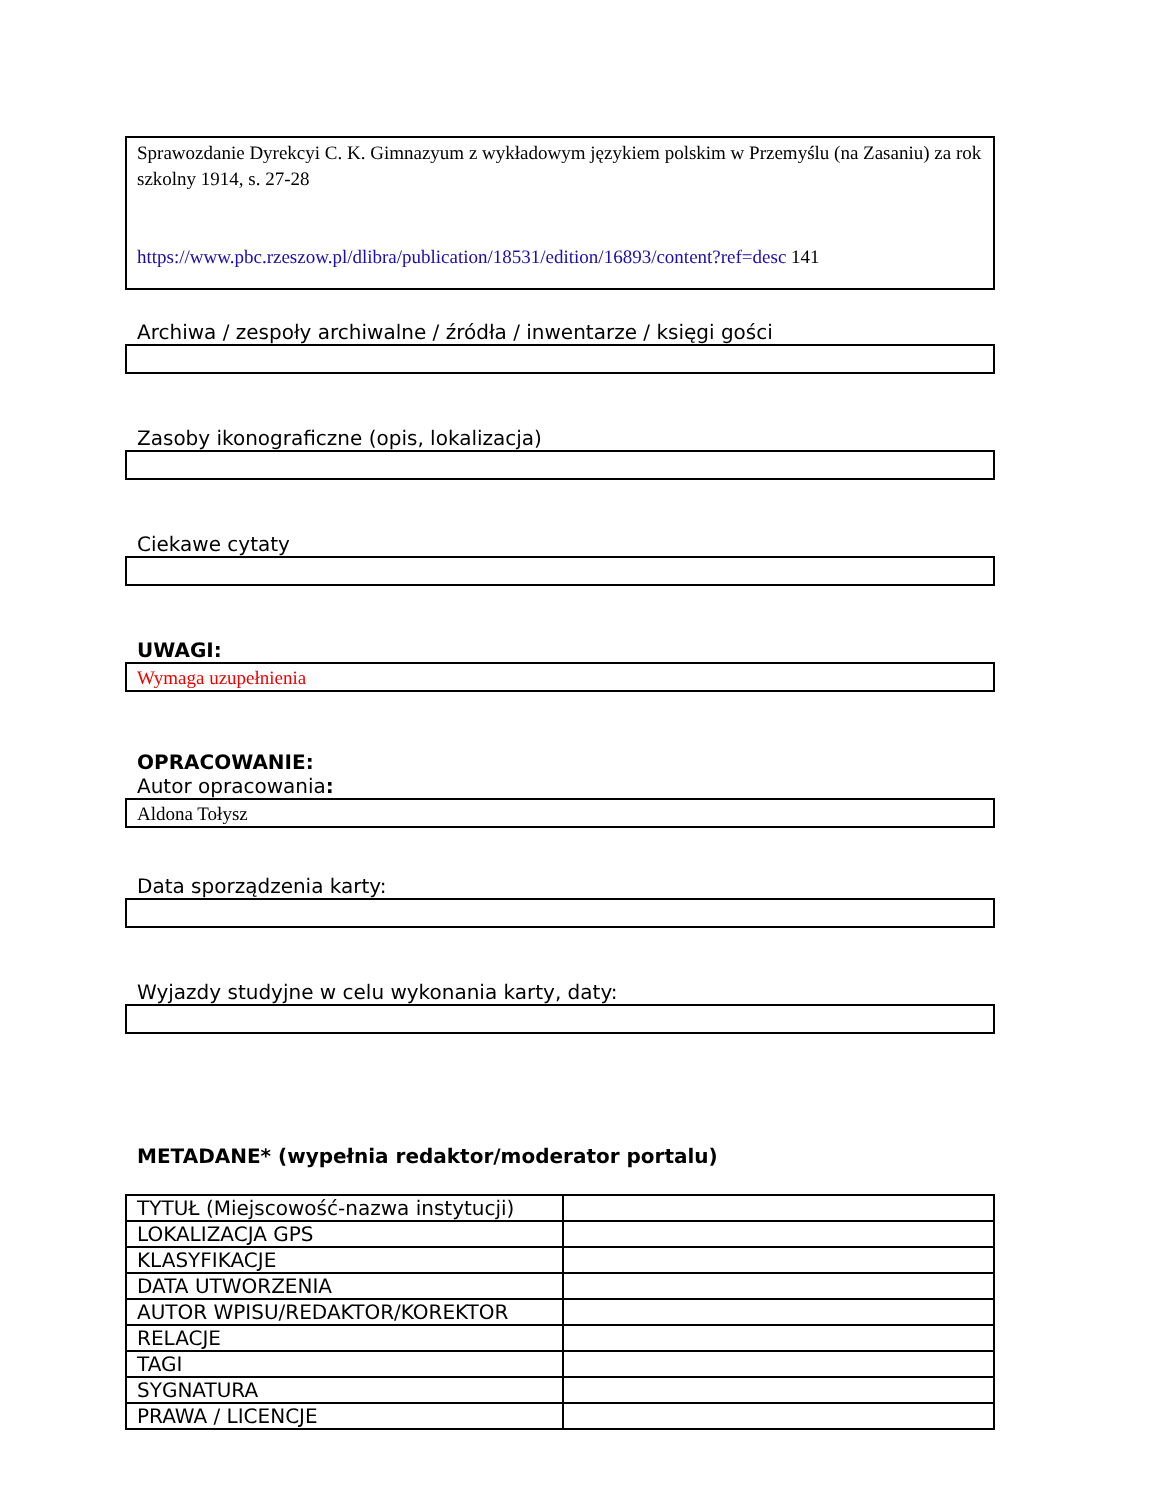Sprawozdanie Dyrekcyi C. K. Gimnazyum z wykładowym językiem polskim w Przemyślu (na Zasaniu) za rok szkolny 1914, s. 27-28
https://www.pbc.rzeszow.pl/dlibra/publication/18531/edition/16893/content?ref=desc 141
Archiwa / zespoły archiwalne / źródła / inwentarze / księgi gości
Zasoby ikonograficzne (opis, lokalizacja)
Ciekawe cytaty
UWAGI:
Wymaga uzupełnienia
OPRACOWANIE:
Autor opracowania:
Aldona Tołysz
Data sporządzenia karty:
Wyjazdy studyjne w celu wykonania karty, daty:
METADANE* (wypełnia redaktor/moderator portalu)
| TYTUŁ (Miejscowość-nazwa instytucji) | |
| LOKALIZACJA GPS | |
| KLASYFIKACJE | |
| DATA UTWORZENIA | |
| AUTOR WPISU/REDAKTOR/KOREKTOR | |
| RELACJE | |
| TAGI | |
| SYGNATURA | |
| PRAWA / LICENCJE | |